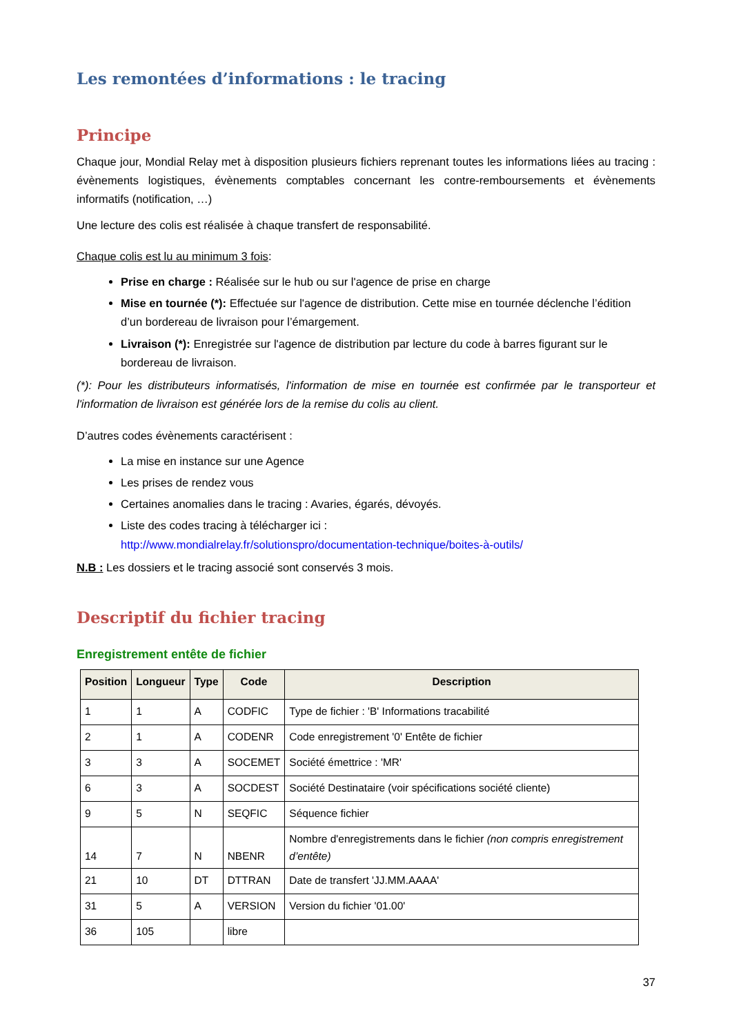Les remontées d’informations : le tracing
Principe
Chaque jour, Mondial Relay met à disposition plusieurs fichiers reprenant toutes les informations liées au tracing : évènements logistiques, évènements comptables concernant les contre-remboursements et évènements informatifs (notification, …)
Une lecture des colis est réalisée à chaque transfert de responsabilité.
Chaque colis est lu au minimum 3 fois:
Prise en charge : Réalisée sur le hub ou sur l'agence de prise en charge
Mise en tournée (*): Effectuée sur l'agence de distribution. Cette mise en tournée déclenche l’édition d’un bordereau de livraison pour l’émargement.
Livraison (*): Enregistrée sur l'agence de distribution par lecture du code à barres figurant sur le bordereau de livraison.
(*): Pour les distributeurs informatisés, l'information de mise en tournée est confirmée par le transporteur et l'information de livraison est générée lors de la remise du colis au client.
D’autres codes évènements caractérisent :
La mise en instance sur une Agence
Les prises de rendez vous
Certaines anomalies dans le tracing : Avaries, égarés, dévoyés.
Liste des codes tracing à télécharger ici :
http://www.mondialrelay.fr/solutionspro/documentation-technique/boites-à-outils/
N.B : Les dossiers et le tracing associé sont conservés 3 mois.
Descriptif du fichier tracing
Enregistrement entête de fichier
| Position | Longueur | Type | Code | Description |
| --- | --- | --- | --- | --- |
| 1 | 1 | A | CODFIC | Type de fichier : 'B' Informations tracabilité |
| 2 | 1 | A | CODENR | Code enregistrement '0' Entête de fichier |
| 3 | 3 | A | SOCEMET | Société émettrice : 'MR' |
| 6 | 3 | A | SOCDEST | Société Destinataire (voir spécifications société cliente) |
| 9 | 5 | N | SEQFIC | Séquence fichier |
| 14 | 7 | N | NBENR | Nombre d'enregistrements dans le fichier (non compris enregistrement d’entête) |
| 21 | 10 | DT | DTTRAN | Date de transfert 'JJ.MM.AAAA' |
| 31 | 5 | A | VERSION | Version du fichier '01.00' |
| 36 | 105 | | libre | |
37